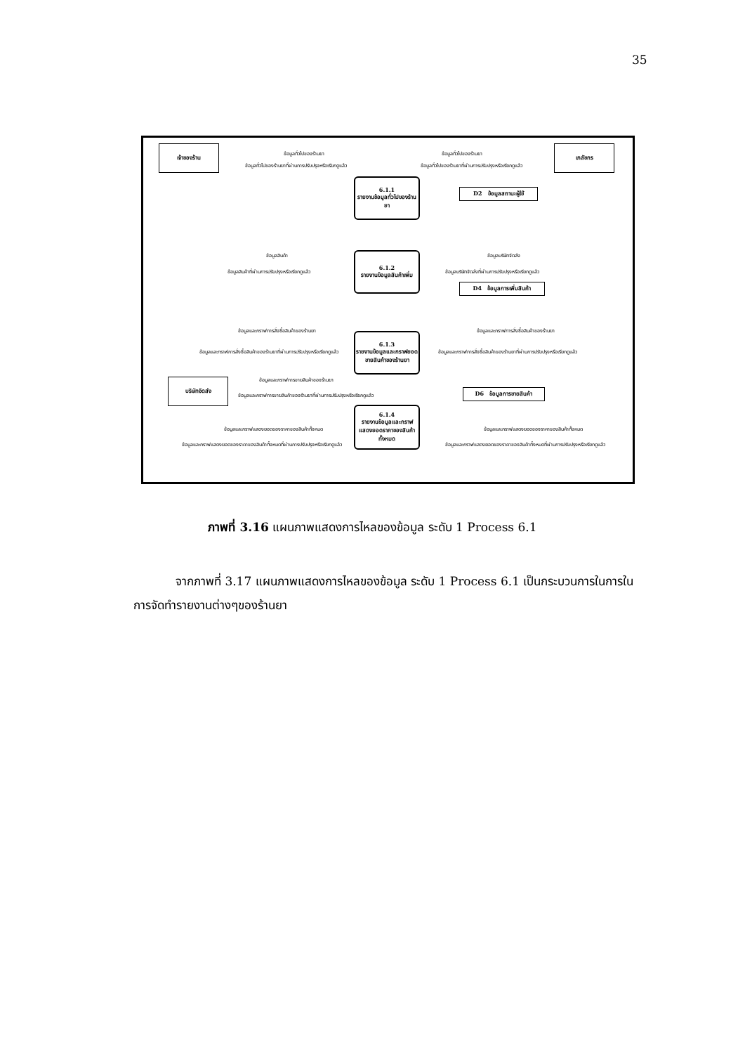35
เจ้าของร้าน เภสัชกร
บริษัทจัดส่ง
6.1.1
รายงานข้อมูลทั่วไปของร้านยา
6.1.2
รายงานข้อมูลสินค้าเพิ่ม
6.1.3
รายงานข้อมูลและกราฟยอดขายสินค้าของร้านยา
6.1.4
รายงานข้อมูลและกราฟแสดงยอดราคาของสินค้าทั้งหมด
D2 ข้อมูลสถานะผู้ใช้
D4 ข้อมูลการเพิ่มสินค้า
D6 ข้อมูลการขายสินค้า
ข้อมูลทั่วไปของร้านยา
ข้อมูลทั่วไปของร้านยาที่ผ่านการปรับปรุงหรือเรียกดูแล้ว
ข้อมูลทั่วไปของร้านยา
ข้อมูลทั่วไปของร้านยาที่ผ่านการปรับปรุงหรือเรียกดูแล้ว
ข้อมูลสินค้า
ข้อมูลสินค้าที่ผ่านการปรับปรุงหรือเรียกดูแล้ว
ข้อมูลบริษัทจัดส่ง
ข้อมูลบริษัทจัดส่งที่ผ่านการปรับปรุงหรือเรียกดูแล้ว
ข้อมูลและกราฟการสั่งซื้อสินค้าของร้านยา
ข้อมูลและกราฟการสั่งซื้อสินค้าของร้านยาที่ผ่านการปรับปรุงหรือเรียกดูแล้ว
ข้อมูลและกราฟการสั่งซื้อสินค้าของร้านยา
ข้อมูลและกราฟการสั่งซื้อสินค้าของร้านยาที่ผ่านการปรับปรุงหรือเรียกดูแล้ว
ข้อมูลและกราฟการขายสินค้าของร้านยา
ข้อมูลและกราฟการขายสินค้าของร้านยาที่ผ่านการปรับปรุงหรือเรียกดูแล้ว
ข้อมูลและกราฟแสดงยอดของราคาของสินค้าทั้งหมด
ข้อมูลและกราฟแสดงยอดของราคาของสินค้าทั้งหมดที่ผ่านการปรับปรุงหรือเรียกดูแล้ว
ข้อมูลและกราฟแสดงยอดของราคาของสินค้าทั้งหมด
ข้อมูลและกราฟแสดงยอดของราคาของสินค้าทั้งหมดที่ผ่านการปรับปรุงหรือเรียกดูแล้ว
ภาพที่ 3.16 แผนภาพแสดงการไหลของข้อมูล ระดับ 1 Process 6.1
จากภาพที่ 3.17 แผนภาพแสดงการไหลของข้อมูล ระดับ 1 Process 6.1 เป็นกระบวนการในการในการจัดทำรายงานต่างๆของร้านยา